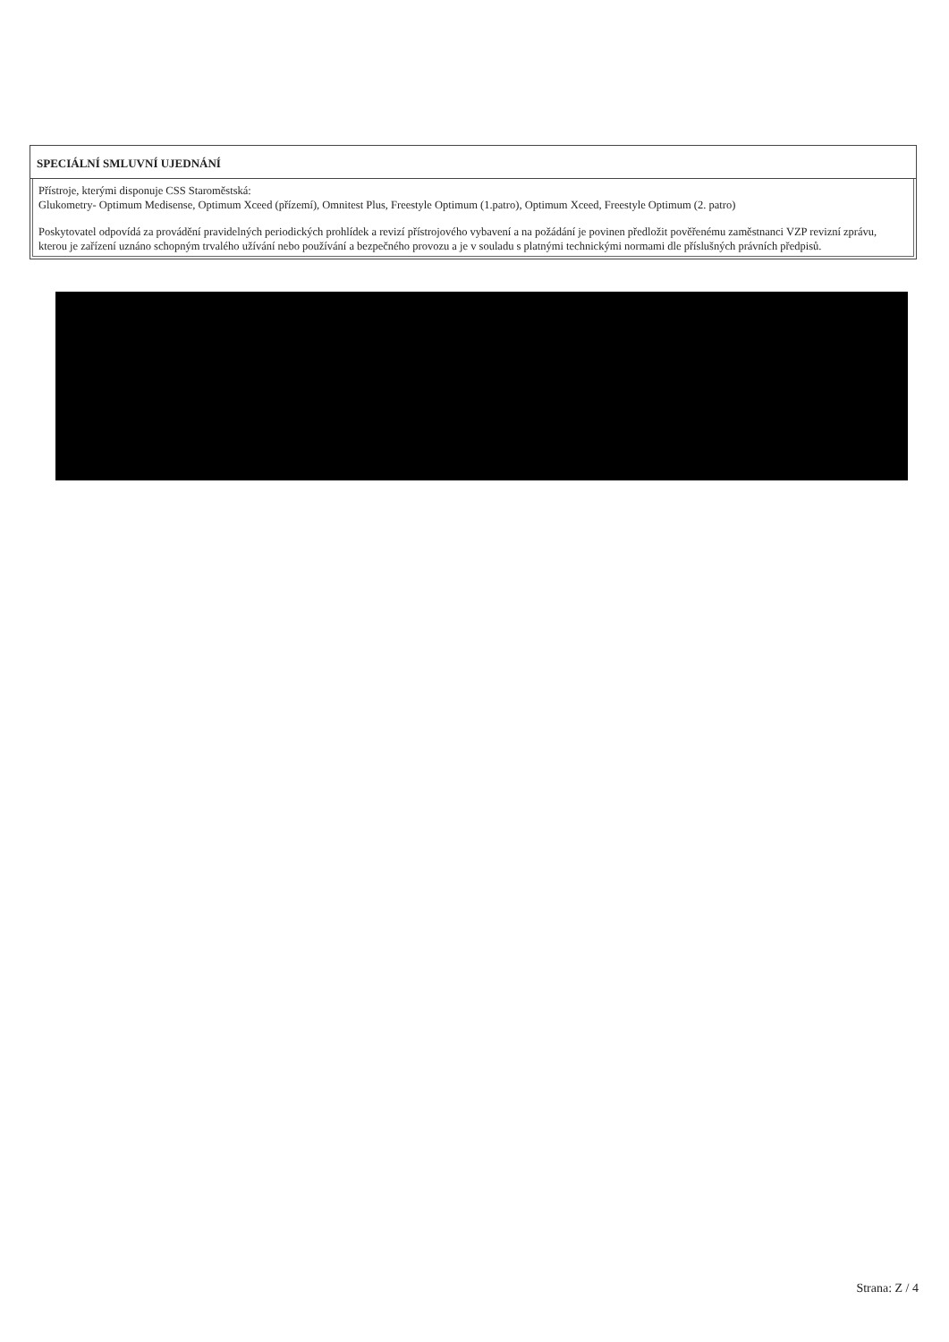SPECIÁLNÍ SMLUVNÍ UJEDNÁNÍ
Přístroje, kterými disponuje CSS Staroměstská:
Glukometry- Optimum Medisense, Optimum Xceed (přízemí), Omnitest Plus, Freestyle Optimum (1.patro), Optimum Xceed, Freestyle Optimum (2. patro)
Poskytovatel odpovídá za provádění pravidelných periodických prohlídek a revizí přístrojového vybavení a na požádání je povinen předložit pověřenému zaměstnanci VZP revizní zprávu, kterou je zařízení uznáno schopným trvalého užívání nebo používání a bezpečného provozu a je v souladu s platnými technickými normami dle příslušných právních předpisů.
Strana: Z / 4